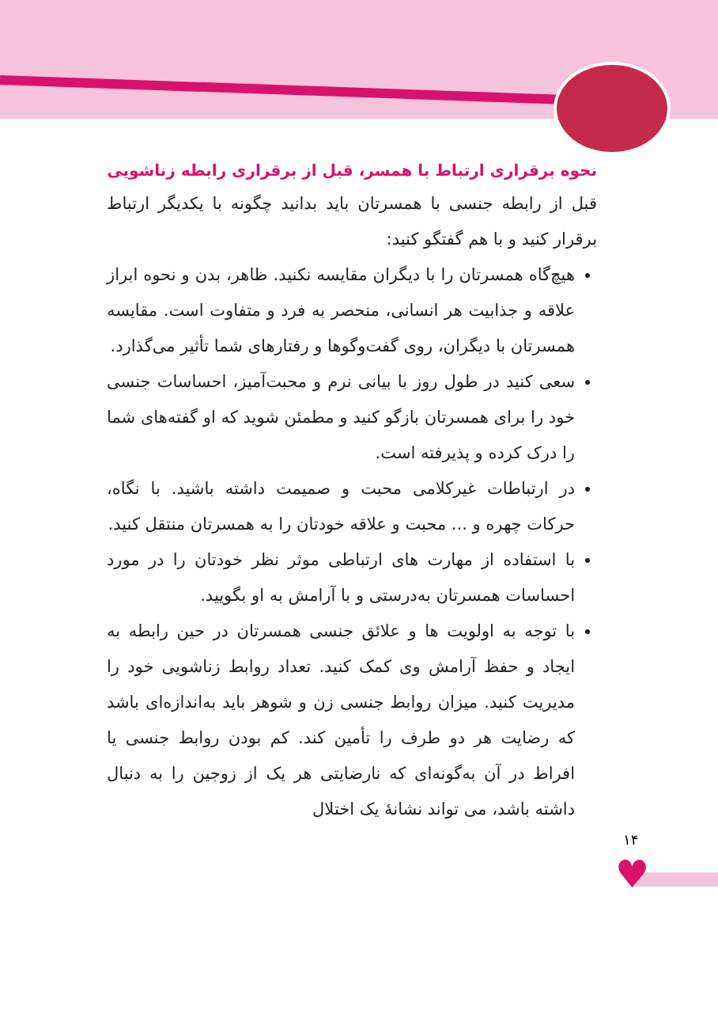نحوه برقراری ارتباط با همسر، قبل از برقراری رابطه زناشویی
قبل از رابطه جنسی با همسرتان باید بدانید چگونه با یکدیگر ارتباط برقرار کنید و با هم گفتگو کنید:
هیچ‌گاه همسرتان را با دیگران مقایسه نکنید. ظاهر، بدن و نحوه ابراز علاقه و جذابیت هر انسانی، منحصر به فرد و متفاوت است. مقایسه همسرتان با دیگران، روی گفت‌وگوها و رفتارهای شما تأثیر می‌گذارد.
سعی کنید در طول روز با بیانی نرم و محبت‌آمیز، احساسات جنسی خود را برای همسرتان بازگو کنید و مطمئن شوید که او گفته‌های شما را درک کرده و پذیرفته است.
در ارتباطات غیرکلامی محبت و صمیمت داشته باشید. با نگاه، حرکات چهره و ... محبت و علاقه خودتان را به همسرتان منتقل کنید.
با استفاده از مهارت های ارتباطی موثر نظر خودتان را در مورد احساسات همسرتان به‌درستی و با آرامش به او بگویید.
با توجه به اولویت ها و علائق جنسی همسرتان در حین رابطه به ایجاد و حفظ آرامش وی کمک کنید. تعداد روابط زناشویی خود را مدیریت کنید. میزان روابط جنسی زن و شوهر باید به‌اندازه‌ای باشد که رضایت هر دو طرف را تأمین کند. کم بودن روابط جنسی یا افراط در آن به‌گونه‌ای که نارضایتی هر یک از زوجین را به دنبال داشته باشد، می تواند نشانهٔ یک اختلال
۱۴
♥